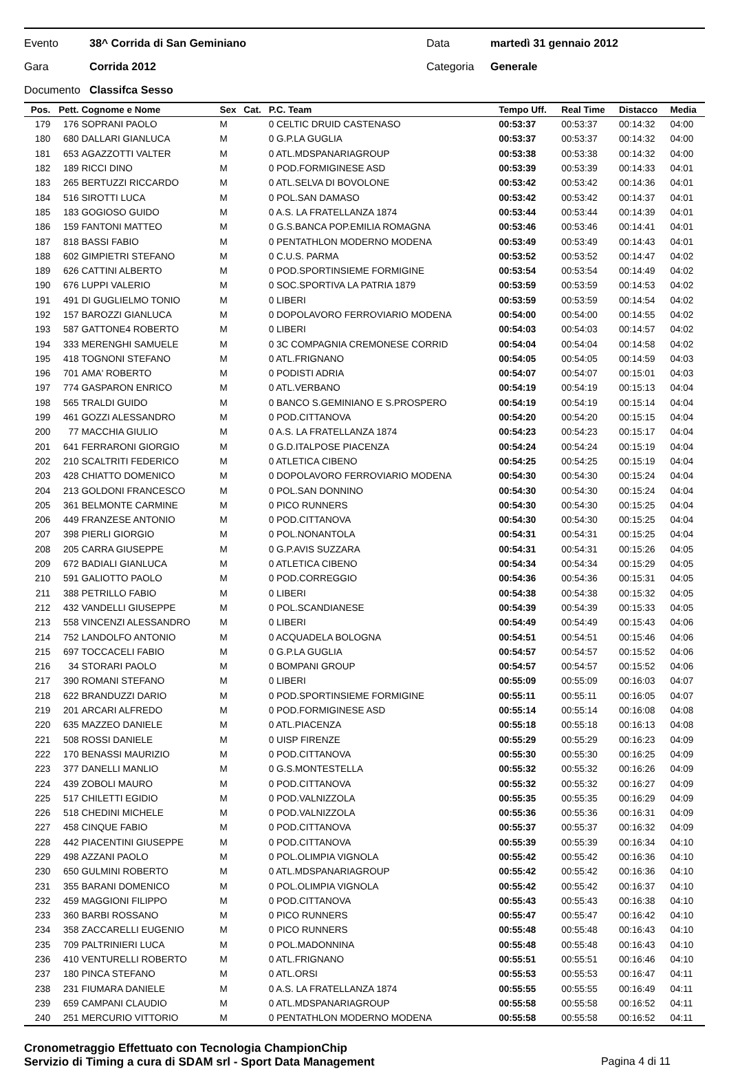Evento 38^ Corrida di San Geminiano Data martedì 31 gennaio 2012
Gara Corrida 2012 Categoria Generale
Documento Classifca Sesso
| Pos. | Pett. | Cognome e Nome | Sex | Cat. | P.C. Team | Tempo Uff. | Real Time | Distacco | Media |
| --- | --- | --- | --- | --- | --- | --- | --- | --- | --- |
| 179 | 176 | SOPRANI PAOLO | M | | 0 CELTIC DRUID CASTENASO | 00:53:37 | 00:53:37 | 00:14:32 | 04:00 |
| 180 | 680 | DALLARI GIANLUCA | M | | 0 G.P.LA GUGLIA | 00:53:37 | 00:53:37 | 00:14:32 | 04:00 |
| 181 | 653 | AGAZZOTTI VALTER | M | | 0 ATL.MDSPANARIAGROUP | 00:53:38 | 00:53:38 | 00:14:32 | 04:00 |
| 182 | 189 | RICCI DINO | M | | 0 POD.FORMIGINESE ASD | 00:53:39 | 00:53:39 | 00:14:33 | 04:01 |
| 183 | 265 | BERTUZZI RICCARDO | M | | 0 ATL.SELVA DI BOVOLONE | 00:53:42 | 00:53:42 | 00:14:36 | 04:01 |
| 184 | 516 | SIROTTI LUCA | M | | 0 POL.SAN DAMASO | 00:53:42 | 00:53:42 | 00:14:37 | 04:01 |
| 185 | 183 | GOGIOSO GUIDO | M | | 0 A.S. LA FRATELLANZA 1874 | 00:53:44 | 00:53:44 | 00:14:39 | 04:01 |
| 186 | 159 | FANTONI MATTEO | M | | 0 G.S.BANCA POP.EMILIA ROMAGNA | 00:53:46 | 00:53:46 | 00:14:41 | 04:01 |
| 187 | 818 | BASSI FABIO | M | | 0 PENTATHLON MODERNO MODENA | 00:53:49 | 00:53:49 | 00:14:43 | 04:01 |
| 188 | 602 | GIMPIETRI STEFANO | M | | 0 C.U.S. PARMA | 00:53:52 | 00:53:52 | 00:14:47 | 04:02 |
| 189 | 626 | CATTINI ALBERTO | M | | 0 POD.SPORTINSIEME FORMIGINE | 00:53:54 | 00:53:54 | 00:14:49 | 04:02 |
| 190 | 676 | LUPPI VALERIO | M | | 0 SOC.SPORTIVA LA PATRIA 1879 | 00:53:59 | 00:53:59 | 00:14:53 | 04:02 |
| 191 | 491 | DI GUGLIELMO TONIO | M | | 0 LIBERI | 00:53:59 | 00:53:59 | 00:14:54 | 04:02 |
| 192 | 157 | BAROZZI GIANLUCA | M | | 0 DOPOLAVORO FERROVIARIO MODENA | 00:54:00 | 00:54:00 | 00:14:55 | 04:02 |
| 193 | 587 | GATTONE4 ROBERTO | M | | 0 LIBERI | 00:54:03 | 00:54:03 | 00:14:57 | 04:02 |
| 194 | 333 | MERENGHI SAMUELE | M | | 0 3C COMPAGNIA CREMONESE CORRID | 00:54:04 | 00:54:04 | 00:14:58 | 04:02 |
| 195 | 418 | TOGNONI STEFANO | M | | 0 ATL.FRIGNANO | 00:54:05 | 00:54:05 | 00:14:59 | 04:03 |
| 196 | 701 | AMA' ROBERTO | M | | 0 PODISTI ADRIA | 00:54:07 | 00:54:07 | 00:15:01 | 04:03 |
| 197 | 774 | GASPARON ENRICO | M | | 0 ATL.VERBANO | 00:54:19 | 00:54:19 | 00:15:13 | 04:04 |
| 198 | 565 | TRALDI GUIDO | M | | 0 BANCO S.GEMINIANO E S.PROSPERO | 00:54:19 | 00:54:19 | 00:15:14 | 04:04 |
| 199 | 461 | GOZZI ALESSANDRO | M | | 0 POD.CITTANOVA | 00:54:20 | 00:54:20 | 00:15:15 | 04:04 |
| 200 | 77 | MACCHIA GIULIO | M | | 0 A.S. LA FRATELLANZA 1874 | 00:54:23 | 00:54:23 | 00:15:17 | 04:04 |
| 201 | 641 | FERRARONI GIORGIO | M | | 0 G.D.ITALPOSE PIACENZA | 00:54:24 | 00:54:24 | 00:15:19 | 04:04 |
| 202 | 210 | SCALTRITI FEDERICO | M | | 0 ATLETICA CIBENO | 00:54:25 | 00:54:25 | 00:15:19 | 04:04 |
| 203 | 428 | CHIATTO DOMENICO | M | | 0 DOPOLAVORO FERROVIARIO MODENA | 00:54:30 | 00:54:30 | 00:15:24 | 04:04 |
| 204 | 213 | GOLDONI FRANCESCO | M | | 0 POL.SAN DONNINO | 00:54:30 | 00:54:30 | 00:15:24 | 04:04 |
| 205 | 361 | BELMONTE CARMINE | M | | 0 PICO RUNNERS | 00:54:30 | 00:54:30 | 00:15:25 | 04:04 |
| 206 | 449 | FRANZESE ANTONIO | M | | 0 POD.CITTANOVA | 00:54:30 | 00:54:30 | 00:15:25 | 04:04 |
| 207 | 398 | PIERLI GIORGIO | M | | 0 POL.NONANTOLA | 00:54:31 | 00:54:31 | 00:15:25 | 04:04 |
| 208 | 205 | CARRA GIUSEPPE | M | | 0 G.P.AVIS SUZZARA | 00:54:31 | 00:54:31 | 00:15:26 | 04:05 |
| 209 | 672 | BADIALI GIANLUCA | M | | 0 ATLETICA CIBENO | 00:54:34 | 00:54:34 | 00:15:29 | 04:05 |
| 210 | 591 | GALIOTTO PAOLO | M | | 0 POD.CORREGGIO | 00:54:36 | 00:54:36 | 00:15:31 | 04:05 |
| 211 | 388 | PETRILLO FABIO | M | | 0 LIBERI | 00:54:38 | 00:54:38 | 00:15:32 | 04:05 |
| 212 | 432 | VANDELLI GIUSEPPE | M | | 0 POL.SCANDIANESE | 00:54:39 | 00:54:39 | 00:15:33 | 04:05 |
| 213 | 558 | VINCENZI ALESSANDRO | M | | 0 LIBERI | 00:54:49 | 00:54:49 | 00:15:43 | 04:06 |
| 214 | 752 | LANDOLFO ANTONIO | M | | 0 ACQUADELA BOLOGNA | 00:54:51 | 00:54:51 | 00:15:46 | 04:06 |
| 215 | 697 | TOCCACELI FABIO | M | | 0 G.P.LA GUGLIA | 00:54:57 | 00:54:57 | 00:15:52 | 04:06 |
| 216 | 34 | STORARI PAOLO | M | | 0 BOMPANI GROUP | 00:54:57 | 00:54:57 | 00:15:52 | 04:06 |
| 217 | 390 | ROMANI STEFANO | M | | 0 LIBERI | 00:55:09 | 00:55:09 | 00:16:03 | 04:07 |
| 218 | 622 | BRANDUZZI DARIO | M | | 0 POD.SPORTINSIEME FORMIGINE | 00:55:11 | 00:55:11 | 00:16:05 | 04:07 |
| 219 | 201 | ARCARI ALFREDO | M | | 0 POD.FORMIGINESE ASD | 00:55:14 | 00:55:14 | 00:16:08 | 04:08 |
| 220 | 635 | MAZZEO DANIELE | M | | 0 ATL.PIACENZA | 00:55:18 | 00:55:18 | 00:16:13 | 04:08 |
| 221 | 508 | ROSSI DANIELE | M | | 0 UISP FIRENZE | 00:55:29 | 00:55:29 | 00:16:23 | 04:09 |
| 222 | 170 | BENASSI MAURIZIO | M | | 0 POD.CITTANOVA | 00:55:30 | 00:55:30 | 00:16:25 | 04:09 |
| 223 | 377 | DANELLI MANLIO | M | | 0 G.S.MONTESTELLA | 00:55:32 | 00:55:32 | 00:16:26 | 04:09 |
| 224 | 439 | ZOBOLI MAURO | M | | 0 POD.CITTANOVA | 00:55:32 | 00:55:32 | 00:16:27 | 04:09 |
| 225 | 517 | CHILETTI EGIDIO | M | | 0 POD.VALNIZZOLA | 00:55:35 | 00:55:35 | 00:16:29 | 04:09 |
| 226 | 518 | CHEDINI MICHELE | M | | 0 POD.VALNIZZOLA | 00:55:36 | 00:55:36 | 00:16:31 | 04:09 |
| 227 | 458 | CINQUE FABIO | M | | 0 POD.CITTANOVA | 00:55:37 | 00:55:37 | 00:16:32 | 04:09 |
| 228 | 442 | PIACENTINI GIUSEPPE | M | | 0 POD.CITTANOVA | 00:55:39 | 00:55:39 | 00:16:34 | 04:10 |
| 229 | 498 | AZZANI PAOLO | M | | 0 POL.OLIMPIA VIGNOLA | 00:55:42 | 00:55:42 | 00:16:36 | 04:10 |
| 230 | 650 | GULMINI ROBERTO | M | | 0 ATL.MDSPANARIAGROUP | 00:55:42 | 00:55:42 | 00:16:36 | 04:10 |
| 231 | 355 | BARANI DOMENICO | M | | 0 POL.OLIMPIA VIGNOLA | 00:55:42 | 00:55:42 | 00:16:37 | 04:10 |
| 232 | 459 | MAGGIONI FILIPPO | M | | 0 POD.CITTANOVA | 00:55:43 | 00:55:43 | 00:16:38 | 04:10 |
| 233 | 360 | BARBI ROSSANO | M | | 0 PICO RUNNERS | 00:55:47 | 00:55:47 | 00:16:42 | 04:10 |
| 234 | 358 | ZACCARELLI EUGENIO | M | | 0 PICO RUNNERS | 00:55:48 | 00:55:48 | 00:16:43 | 04:10 |
| 235 | 709 | PALTRINIERI LUCA | M | | 0 POL.MADONNINA | 00:55:48 | 00:55:48 | 00:16:43 | 04:10 |
| 236 | 410 | VENTURELLI ROBERTO | M | | 0 ATL.FRIGNANO | 00:55:51 | 00:55:51 | 00:16:46 | 04:10 |
| 237 | 180 | PINCA STEFANO | M | | 0 ATL.ORSI | 00:55:53 | 00:55:53 | 00:16:47 | 04:11 |
| 238 | 231 | FIUMARA DANIELE | M | | 0 A.S. LA FRATELLANZA 1874 | 00:55:55 | 00:55:55 | 00:16:49 | 04:11 |
| 239 | 659 | CAMPANI CLAUDIO | M | | 0 ATL.MDSPANARIAGROUP | 00:55:58 | 00:55:58 | 00:16:52 | 04:11 |
| 240 | 251 | MERCURIO VITTORIO | M | | 0 PENTATHLON MODERNO MODENA | 00:55:58 | 00:55:58 | 00:16:52 | 04:11 |
Cronometraggio Effettuato con Tecnologia ChampionChip
Servizio di Timing a cura di SDAM srl - Sport Data Management
Pagina 4 di 11